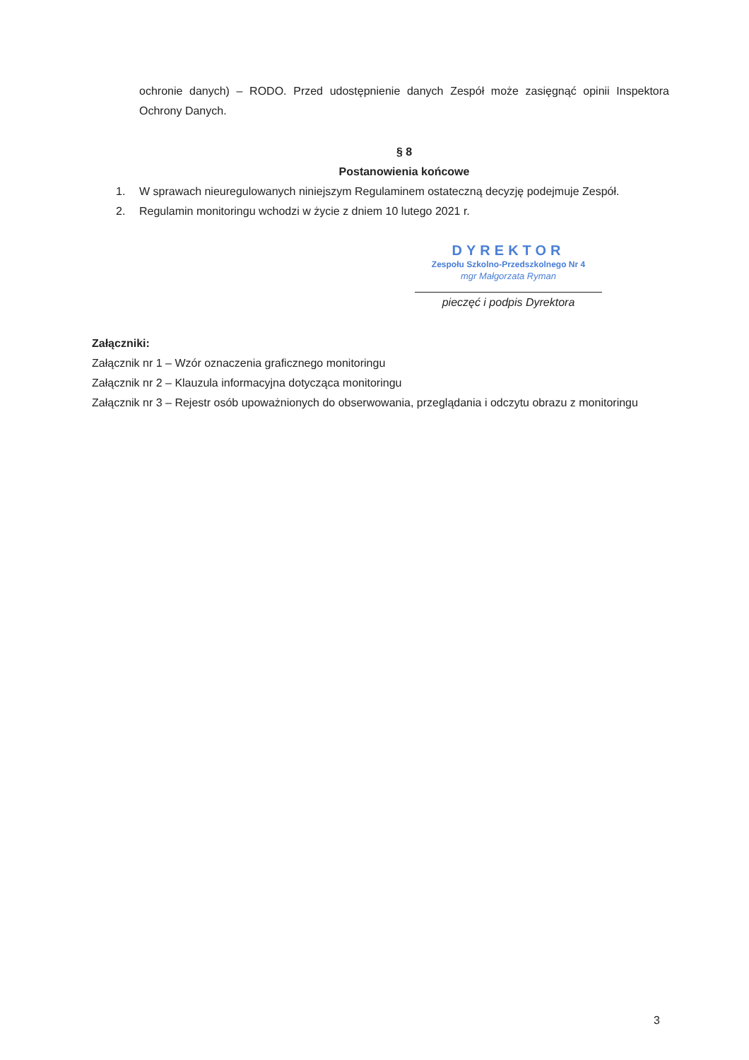ochronie danych) – RODO. Przed udostępnienie danych Zespół może zasięgnąć opinii Inspektora Ochrony Danych.
§ 8
Postanowienia końcowe
1. W sprawach nieuregulowanych niniejszym Regulaminem ostateczną decyzję podejmuje Zespół.
2. Regulamin monitoringu wchodzi w życie z dniem 10 lutego 2021 r.
DYREKTOR
Zespołu Szkolno-Przedszkolnego Nr 4
mgr Małgorzata Ryman
pieczęć i podpis Dyrektora
Załączniki:
Załącznik nr 1 – Wzór oznaczenia graficznego monitoringu
Załącznik nr 2 – Klauzula informacyjna dotycząca monitoringu
Załącznik nr 3 – Rejestr osób upoważnionych do obserwowania, przeglądania i odczytu obrazu z monitoringu
3